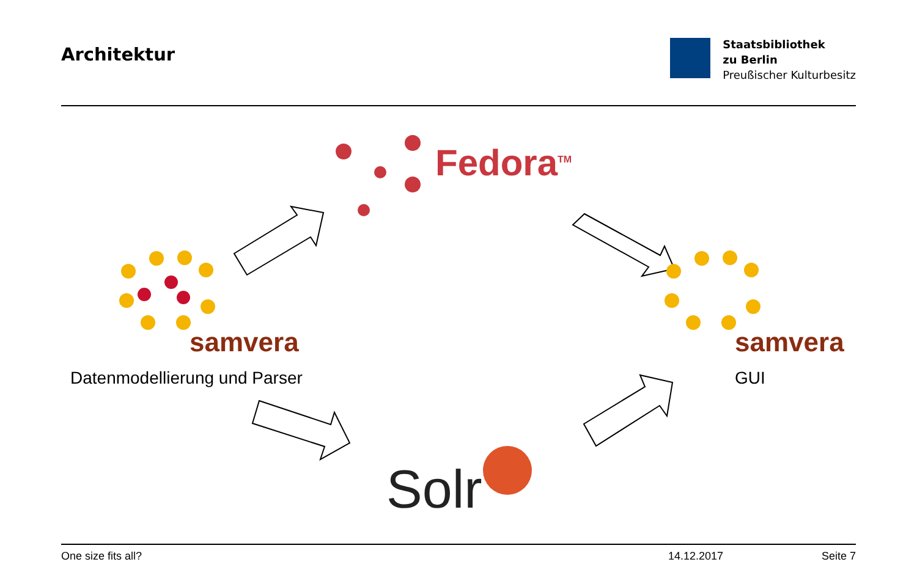Architektur
Staatsbibliothek
zu Berlin
Preußischer Kulturbesitz
Fedora<sup>TM</sup>
samvera samvera
Datenmodellierung und Parser GUI
Solr
One size fits all? 14.12.2017 Seite 7